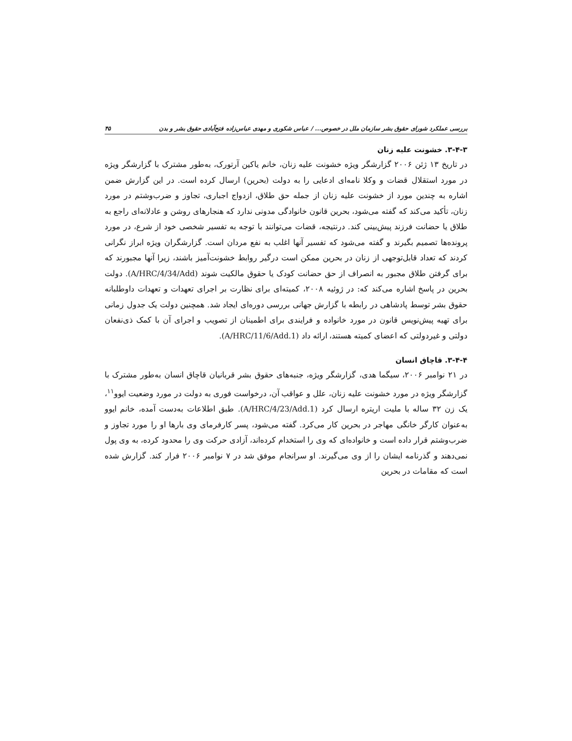بررسی عملکرد شورای حقوق بشر سازمان ملل در خصوص... / عباس شکوری و مهدی عباس‌زاده فتح‌آبادی حقوق بشر و بدن ۴۵
۳-۴-۳. خشونت علیه زنان
در تاریخ ۱۳ ژئن ۲۰۰۶ گزارشگر ویژه خشونت علیه زنان، خانم یاکین آرتورک، به‌طور مشترک با گزارشگر ویژه در مورد استقلال قضات و وکلا نامه‌ای ادعایی را به دولت (بحرین) ارسال کرده است. در این گزارش ضمن اشاره به چندین مورد از خشونت علیه زنان از جمله حق طلاق، ازدواج اجباری، تجاوز و ضرب‌وشتم در مورد زنان، تأکید می‌کند که گفته می‌شود، بحرین قانون خانوادگی مدونی ندارد که هنجارهای روشن و عادلانه‌ای راجع به طلاق یا حضانت فرزند پیش‌بینی کند. درنتیجه، قضات می‌توانند با توجه به تفسیر شخصی خود از شرع، در مورد پرونده‌ها تصمیم بگیرند و گفته می‌شود که تفسیر آنها اغلب به نفع مردان است. گزارشگران ویژه ابراز نگرانی کردند که تعداد قابل‌توجهی از زنان در بحرین ممکن است درگیر روابط خشونت‌آمیز باشند، زیرا آنها مجبورند که برای گرفتن طلاق مجبور به انصراف از حق حضانت کودک یا حقوق مالکیت شوند (A/HRC/4/34/Add). دولت بحرین در پاسخ اشاره می‌کند که: در ژوئیه ۲۰۰۸، کمیته‌ای برای نظارت بر اجرای تعهدات و تعهدات داوطلبانه حقوق بشر توسط پادشاهی در رابطه با گزارش جهانی بررسی دوره‌ای ایجاد شد. همچنین دولت یک جدول زمانی برای تهیه پیش‌نویس قانون در مورد خانواده و فرایندی برای اطمینان از تصویب و اجرای آن با کمک ذی‌نفعان دولتی و غیردولتی که اعضای کمیته هستند، ارائه داد (A/HRC/11/6/Add.1).
۳-۴-۴. قاچاق انسان
در ۲۱ نوامبر ۲۰۰۶، سیگما هدی، گزارشگر ویژه، جنبه‌های حقوق بشر قربانیان قاچاق انسان به‌طور مشترک با گزارشگر ویژه در مورد خشونت علیه زنان، علل و عواقب آن، درخواست فوری به دولت در مورد وضعیت ایوو<sup>۱۱</sup>، یک زن ۳۲ ساله با ملیت اریتره ارسال کرد (A/HRC/4/23/Add.1). طبق اطلاعات به‌دست آمده، خانم ایوو به‌عنوان کارگر خانگی مهاجر در بحرین کار می‌کرد. گفته می‌شود، پسر کارفرمای وی بارها او را مورد تجاوز و ضرب‌وشتم قرار داده است و خانواده‌ای که وی را استخدام کرده‌اند، آزادی حرکت وی را محدود کرده، به وی پول نمی‌دهند و گذرنامه ایشان را از وی می‌گیرند. او سرانجام موفق شد در ۷ نوامبر ۲۰۰۶ فرار کند. گزارش شده است که مقامات در بحرین